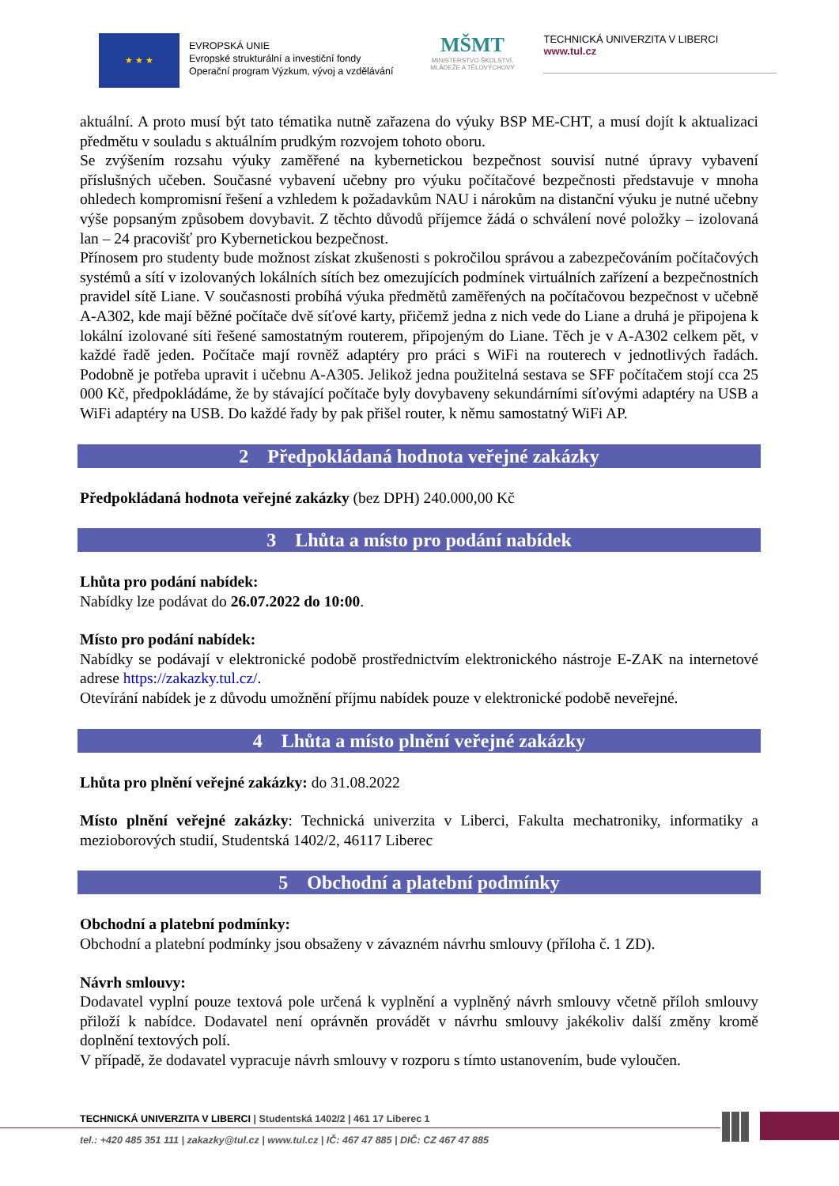★ ★ ★
EVROPSKÁ UNIE
Evropské strukturální a investiční fondy
Operační program Výzkum, vývoj a vzdělávání
MŠMT
MINISTERSTVO ŠKOLSTVÍ,
MLÁDEŽE A TĚLOVÝCHOVY
TECHNICKÁ UNIVERZITA V LIBERCI
www.tul.cz
aktuální. A proto musí být tato tématika nutně zařazena do výuky BSP ME-CHT, a musí dojít k aktualizaci předmětu v souladu s aktuálním prudkým rozvojem tohoto oboru.
Se zvýšením rozsahu výuky zaměřené na kybernetickou bezpečnost souvisí nutné úpravy vybavení příslušných učeben. Současné vybavení učebny pro výuku počítačové bezpečnosti představuje v mnoha ohledech kompromisní řešení a vzhledem k požadavkům NAU i nárokům na distanční výuku je nutné učebny výše popsaným způsobem dovybavit. Z těchto důvodů příjemce žádá o schválení nové položky – izolovaná lan – 24 pracovišť pro Kybernetickou bezpečnost.
Přínosem pro studenty bude možnost získat zkušenosti s pokročilou správou a zabezpečováním počítačových systémů a sítí v izolovaných lokálních sítích bez omezujících podmínek virtuálních zařízení a bezpečnostních pravidel sítě Liane. V současnosti probíhá výuka předmětů zaměřených na počítačovou bezpečnost v učebně A-A302, kde mají běžné počítače dvě síťové karty, přičemž jedna z nich vede do Liane a druhá je připojena k lokální izolované síti řešené samostatným routerem, připojeným do Liane. Těch je v A-A302 celkem pět, v každé řadě jeden. Počítače mají rovněž adaptéry pro práci s WiFi na routerech v jednotlivých řadách. Podobně je potřeba upravit i učebnu A-A305. Jelikož jedna použitelná sestava se SFF počítačem stojí cca 25 000 Kč, předpokládáme, že by stávající počítače byly dovybaveny sekundárními síťovými adaptéry na USB a WiFi adaptéry na USB. Do každé řady by pak přišel router, k němu samostatný WiFi AP.
2 Předpokládaná hodnota veřejné zakázky
Předpokládaná hodnota veřejné zakázky (bez DPH) 240.000,00 Kč
3 Lhůta a místo pro podání nabídek
Lhůta pro podání nabídek:
Nabídky lze podávat do 26.07.2022 do 10:00.
Místo pro podání nabídek:
Nabídky se podávají v elektronické podobě prostřednictvím elektronického nástroje E-ZAK na internetové adrese https://zakazky.tul.cz/.
Otevírání nabídek je z důvodu umožnění příjmu nabídek pouze v elektronické podobě neveřejné.
4 Lhůta a místo plnění veřejné zakázky
Lhůta pro plnění veřejné zakázky: do 31.08.2022
Místo plnění veřejné zakázky: Technická univerzita v Liberci, Fakulta mechatroniky, informatiky a mezioborových studií, Studentská 1402/2, 46117 Liberec
5 Obchodní a platební podmínky
Obchodní a platební podmínky:
Obchodní a platební podmínky jsou obsaženy v závazném návrhu smlouvy (příloha č. 1 ZD).
Návrh smlouvy:
Dodavatel vyplní pouze textová pole určená k vyplnění a vyplněný návrh smlouvy včetně příloh smlouvy přiloží k nabídce. Dodavatel není oprávněn provádět v návrhu smlouvy jakékoliv další změny kromě doplnění textových polí.
V případě, že dodavatel vypracuje návrh smlouvy v rozporu s tímto ustanovením, bude vyloučen.
TECHNICKÁ UNIVERZITA V LIBERCI | Studentská 1402/2 | 461 17 Liberec 1
tel.: +420 485 351 111 | zakazky@tul.cz | www.tul.cz | IČ: 467 47 885 | DIČ: CZ 467 47 885